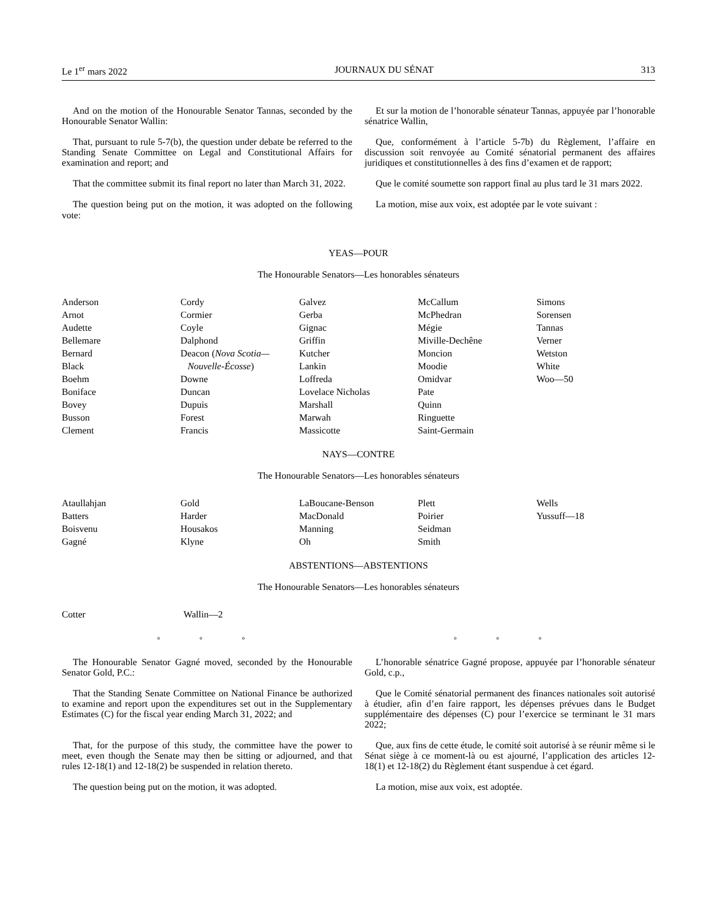Le 1<sup>er</sup> mars 2022 JOURNAUX DU SÉNAT 313
And on the motion of the Honourable Senator Tannas, seconded by the Honourable Senator Wallin:
Et sur la motion de l’honorable sénateur Tannas, appuyée par l’honorable sénatrice Wallin,
That, pursuant to rule 5-7(b), the question under debate be referred to the Standing Senate Committee on Legal and Constitutional Affairs for examination and report; and
Que, conformément à l’article 5-7b) du Règlement, l’affaire en discussion soit renvoyée au Comité sénatorial permanent des affaires juridiques et constitutionnelles à des fins d’examen et de rapport;
That the committee submit its final report no later than March 31, 2022.
Que le comité soumette son rapport final au plus tard le 31 mars 2022.
The question being put on the motion, it was adopted on the following vote:
La motion, mise aux voix, est adoptée par le vote suivant :
YEAS—POUR
The Honourable Senators—Les honorables sénateurs
Anderson
Arnot
Audette
Bellemare
Bernard
Black
Boehm
Boniface
Bovey
Busson
Clement
Cordy
Cormier
Coyle
Dalphond
Deacon (Nova Scotia—
Nouvelle-Écosse)
Downe
Duncan
Dupuis
Forest
Francis
Galvez
Gerba
Gignac
Griffin
Kutcher
Lankin
Loffreda
Lovelace Nicholas
Marshall
Marwah
Massicotte
McCallum
McPhedran
Mégie
Miville-Dechêne
Moncion
Moodie
Omidvar
Pate
Quinn
Ringuette
Saint-Germain
Simons
Sorensen
Tannas
Verner
Wetston
White
Woo—50
NAYS—CONTRE
The Honourable Senators—Les honorables sénateurs
Ataullahjan
Batters
Boisvenu
Gagné
Gold
Harder
Housakos
Klyne
LaBoucane-Benson
MacDonald
Manning
Oh
Plett
Poirier
Seidman
Smith
Wells
Yussuff—18
ABSTENTIONS—ABSTENTIONS
The Honourable Senators—Les honorables sénateurs
Cotter Wallin—2
◦ ◦ ◦ ◦ ◦ ◦
The Honourable Senator Gagné moved, seconded by the Honourable Senator Gold, P.C.:
L’honorable sénatrice Gagné propose, appuyée par l’honorable sénateur Gold, c.p.,
That the Standing Senate Committee on National Finance be authorized to examine and report upon the expenditures set out in the Supplementary Estimates (C) for the fiscal year ending March 31, 2022; and
Que le Comité sénatorial permanent des finances nationales soit autorisé à étudier, afin d’en faire rapport, les dépenses prévues dans le Budget supplémentaire des dépenses (C) pour l’exercice se terminant le 31 mars 2022;
That, for the purpose of this study, the committee have the power to meet, even though the Senate may then be sitting or adjourned, and that rules 12-18(1) and 12-18(2) be suspended in relation thereto.
Que, aux fins de cette étude, le comité soit autorisé à se réunir même si le Sénat siège à ce moment-là ou est ajourné, l’application des articles 12-18(1) et 12-18(2) du Règlement étant suspendue à cet égard.
The question being put on the motion, it was adopted.
La motion, mise aux voix, est adoptée.